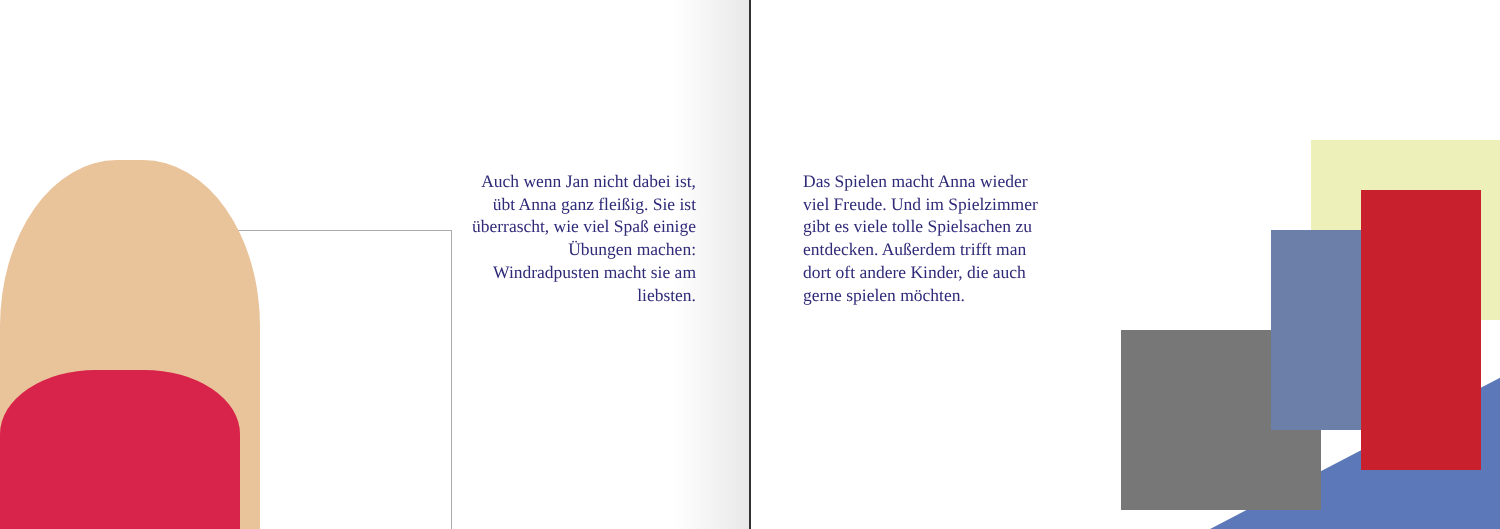Auch wenn Jan nicht dabei ist, übt Anna ganz fleißig. Sie ist überrascht, wie viel Spaß einige Übungen machen: Windradpusten macht sie am liebsten.
Das Spielen macht Anna wieder viel Freude. Und im Spielzimmer gibt es viele tolle Spielsachen zu entdecken. Außerdem trifft man dort oft andere Kinder, die auch gerne spielen möchten.